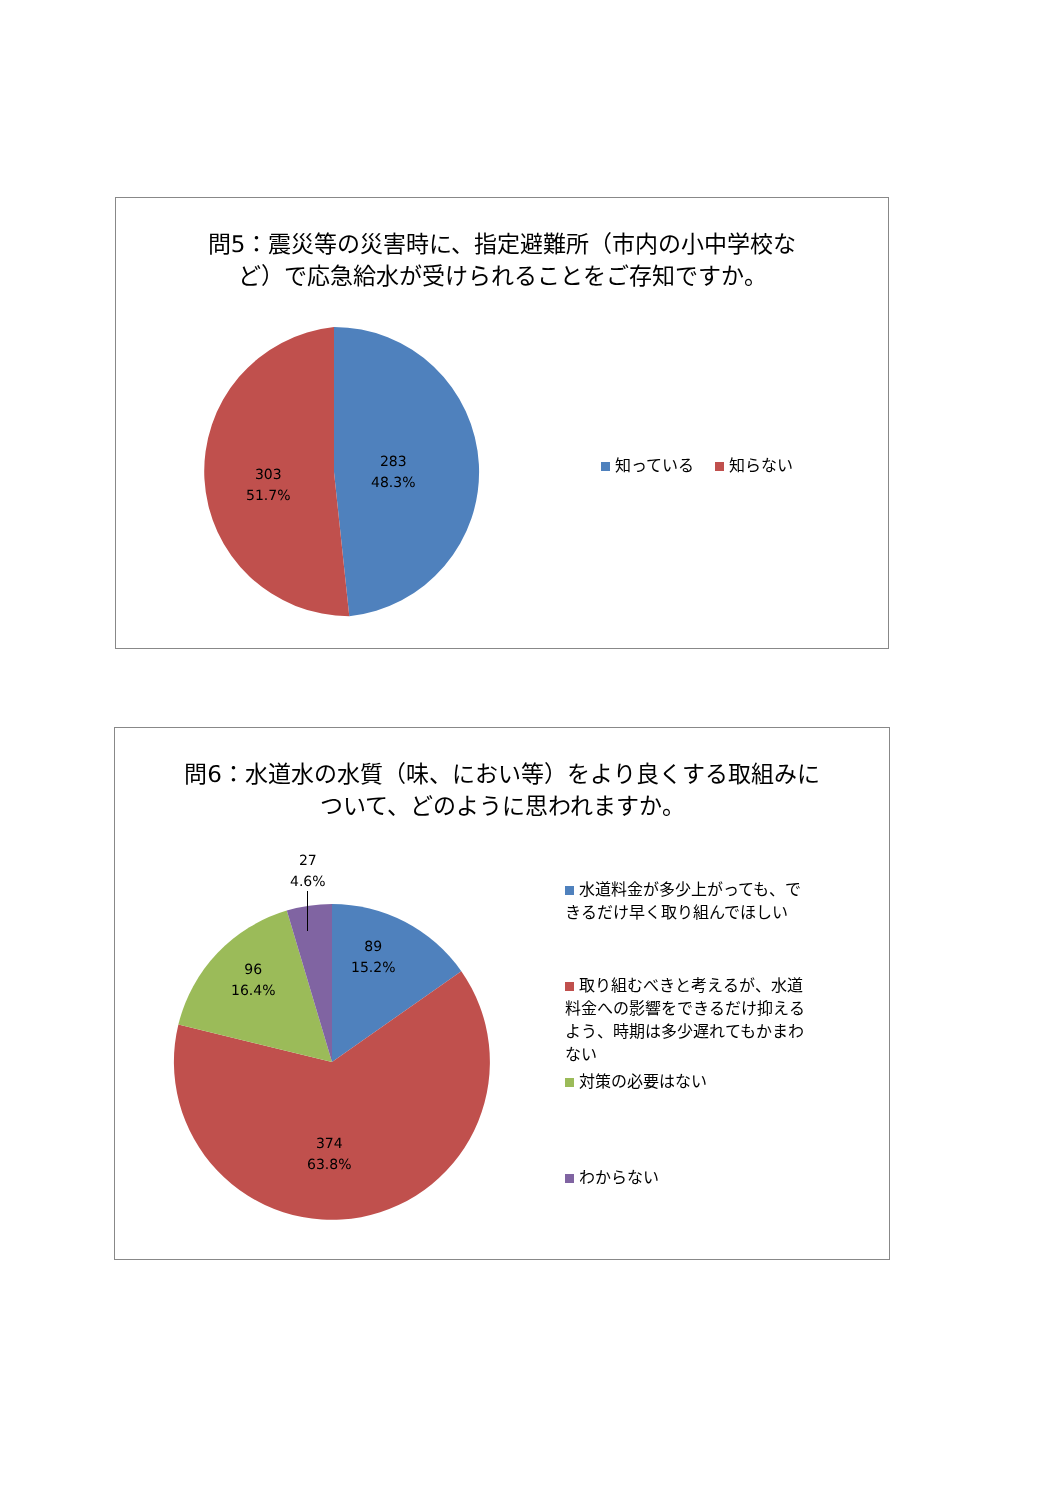問5：震災等の災害時に、指定避難所（市内の小中学校な
ど）で応急給水が受けられることをご存知ですか。
283
48.3%
303
51.7%
知っている　 知らない
問6：水道水の水質（味、におい等）をより良くする取組みに
ついて、どのように思われますか。
27
4.6%
89
15.2%
96
16.4%
374
63.8%
水道料金が多少上がっても、できるだけ早く取り組んでほしい
取り組むべきと考えるが、水道料金への影響をできるだけ抑えるよう、時期は多少遅れてもかまわない
対策の必要はない
わからない